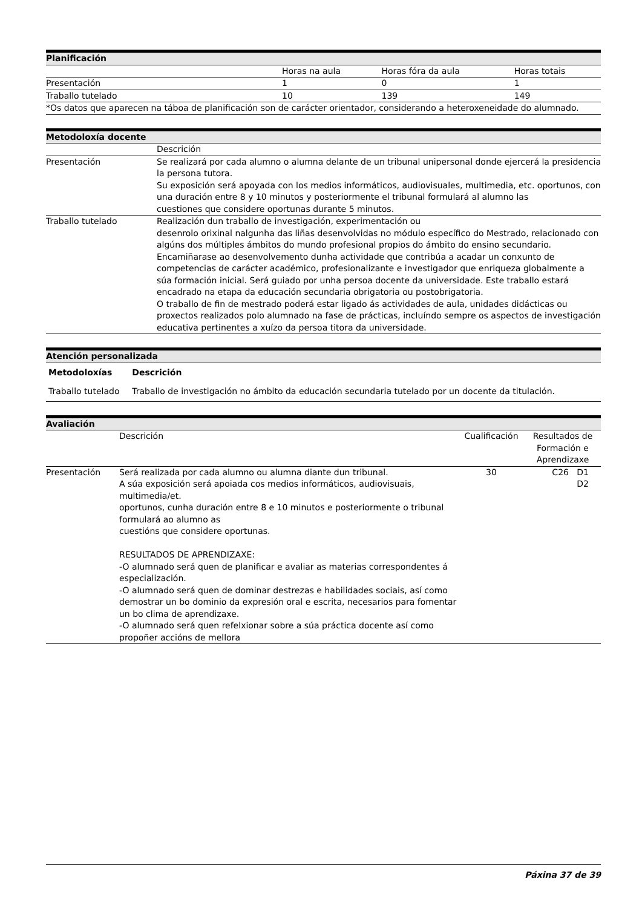| Planificación | | | |
| | Horas na aula | Horas fóra da aula | Horas totais |
| Presentación | 1 | 0 | 1 |
| Traballo tutelado | 10 | 139 | 149 |
| *Os datos que aparecen na táboa de planificación son de carácter orientador, considerando a heteroxeneidade do alumnado. | | | |
| Metodoloxía docente | |
| | Descrición |
| Presentación | Se realizará por cada alumno o alumna delante de un tribunal unipersonal donde ejercerá la presidencia la persona tutora. Su exposición será apoyada con los medios informáticos, audiovisuales, multimedia, etc. oportunos, con una duración entre 8 y 10 minutos y posteriormente el tribunal formulará al alumno las cuestiones que considere oportunas durante 5 minutos. |
| Traballo tutelado | Realización dun traballo de investigación, experimentación ou desenrolo orixinal nalgunha das liñas desenvolvidas no módulo específico do Mestrado, relacionado con algúns dos múltiples ámbitos do mundo profesional propios do ámbito do ensino secundario. Encamiñarase ao desenvolvemento dunha actividade que contribúa a acadar un conxunto de competencias de carácter académico, profesionalizante e investigador que enriqueza globalmente a súa formación inicial. Será guiado por unha persoa docente da universidade. Este traballo estará encadrado na etapa da educación secundaria obrigatoria ou postobrigatoria. O traballo de fin de mestrado poderá estar ligado ás actividades de aula, unidades didácticas ou proxectos realizados polo alumnado na fase de prácticas, incluíndo sempre os aspectos de investigación educativa pertinentes a xuízo da persoa titora da universidade. |
| Atención personalizada | |
| Metodoloxías | Descrición |
| Traballo tutelado | Traballo de investigación no ámbito da educación secundaria tutelado por un docente da titulación. |
| Avaliación | | | |
| | Descrición | Cualificación | Resultados de Formación e Aprendizaxe |
| Presentación | Será realizada por cada alumno ou alumna diante dun tribunal. A súa exposición será apoiada cos medios informáticos, audiovisuais, multimedia/et. oportunos, cunha duración entre 8 e 10 minutos e posteriormente o tribunal formulará ao alumno as cuestións que considere oportunas. RESULTADOS DE APRENDIZAXE: -O alumnado será quen de planificar e avaliar as materias correspondentes á especialización. -O alumnado será quen de dominar destrezas e habilidades sociais, así como demostrar un bo dominio da expresión oral e escrita, necesarios para fomentar un bo clima de aprendizaxe. -O alumnado será quen refelxionar sobre a súa práctica docente así como propoñer accións de mellora | 30 | C26 D1 D2 |
Páxina 37 de 39